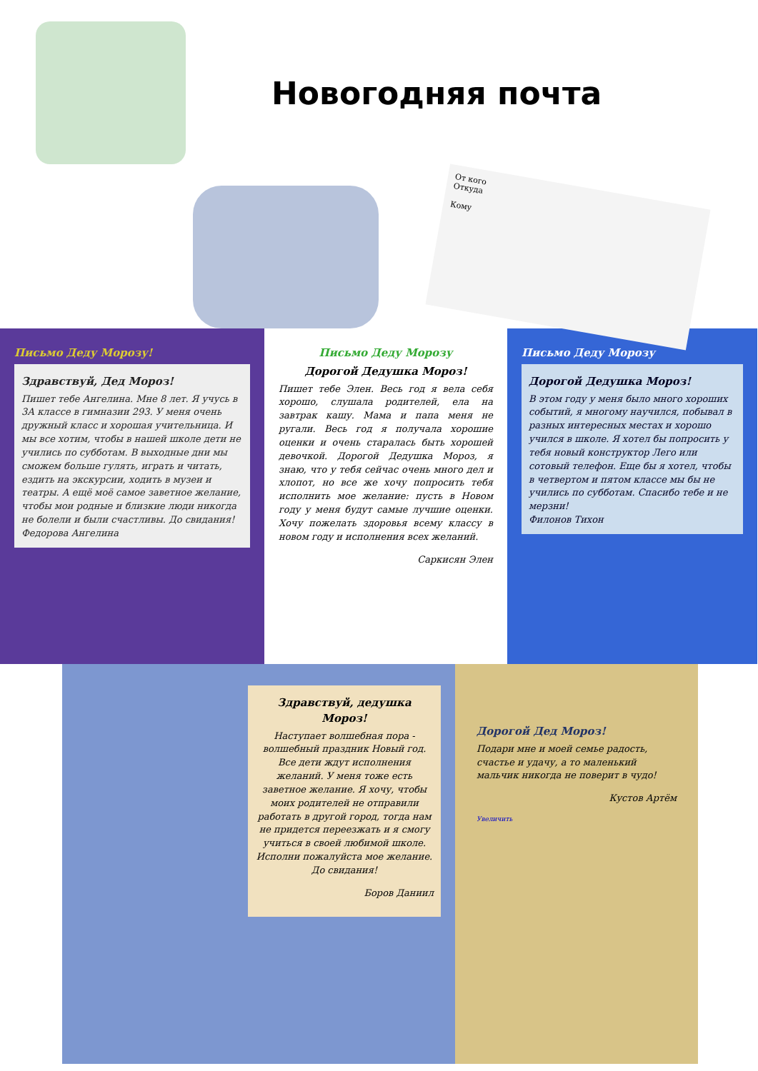Новогодняя почта
От кого
Откуда
Кому
Письмо Деду Морозу!
Здравствуй, Дед Мороз!
Пишет тебе Ангелина. Мне 8 лет. Я учусь в 3А классе в гимназии 293. У меня очень дружный класс и хорошая учительница. И мы все хотим, чтобы в нашей школе дети не учились по субботам. В выходные дни мы сможем больше гулять, играть и читать, ездить на экскурсии, ходить в музеи и театры. А ещё моё самое заветное желание, чтобы мои родные и близкие люди никогда не болели и были счастливы. До свидания!
Федорова Ангелина
Письмо Деду Морозу
Дорогой Дедушка Мороз!
Пишет тебе Элен. Весь год я вела себя хорошо, слушала родителей, ела на завтрак кашу. Мама и папа меня не ругали. Весь год я получала хорошие оценки и очень старалась быть хорошей девочкой. Дорогой Дедушка Мороз, я знаю, что у тебя сейчас очень много дел и хлопот, но все же хочу попросить тебя исполнить мое желание: пусть в Новом году у меня будут самые лучшие оценки. Хочу пожелать здоровья всему классу в новом году и исполнения всех желаний.
Саркисян Элен
Письмо Деду Морозу
Дорогой Дедушка Мороз!
В этом году у меня было много хороших событий, я многому научился, побывал в разных интересных местах и хорошо учился в школе. Я хотел бы попросить у тебя новый конструктор Лего или сотовый телефон. Еще бы я хотел, чтобы в четвертом и пятом классе мы бы не учились по субботам. Спасибо тебе и не мерзни!
Филонов Тихон
Здравствуй, дедушка Мороз!
Наступает волшебная пора - волшебный праздник Новый год. Все дети ждут исполнения желаний. У меня тоже есть заветное желание. Я хочу, чтобы моих родителей не отправили работать в другой город, тогда нам не придется переезжать и я смогу учиться в своей любимой школе. Исполни пожалуйста мое желание. До свидания!
Боров Даниил
Дорогой Дед Мороз!
Подари мне и моей семье радость, счастье и удачу, а то маленький мальчик никогда не поверит в чудо!
Кустов Артём
Увеличить